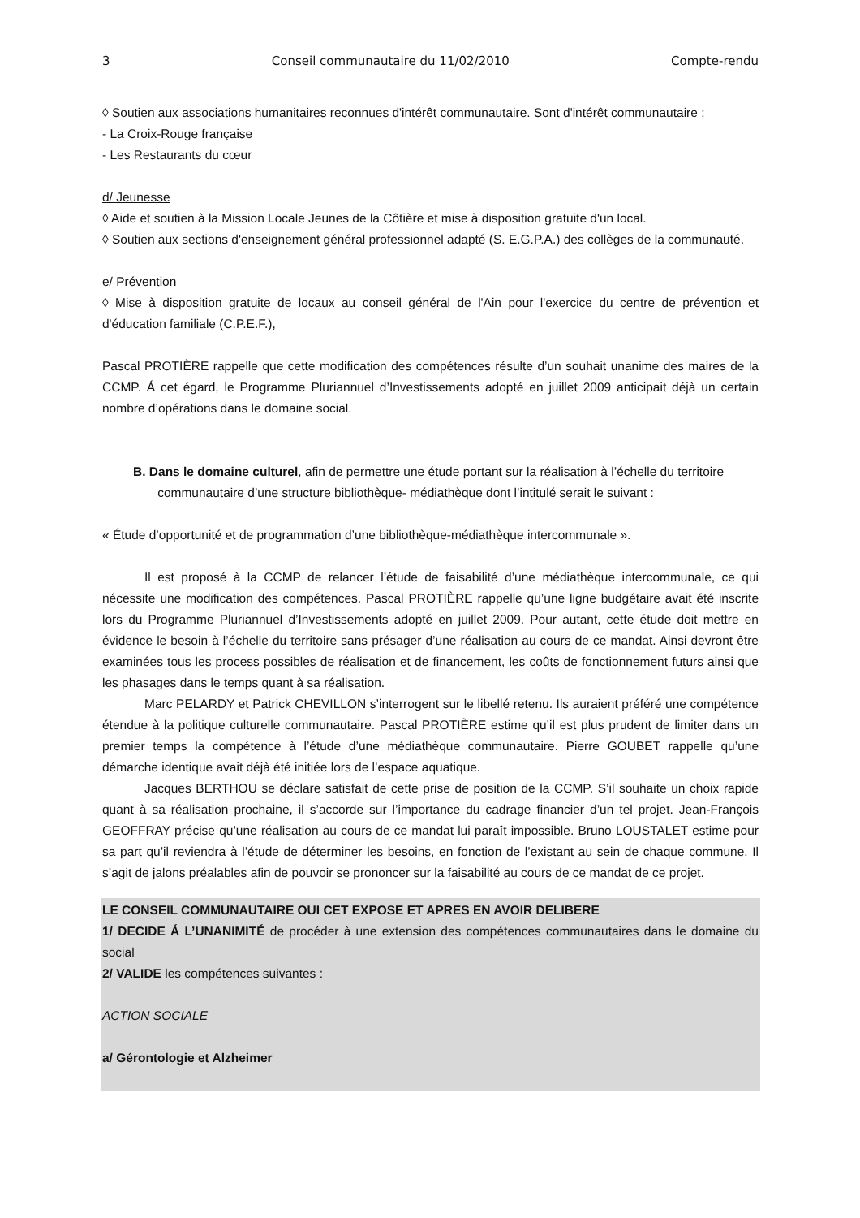3 Conseil communautaire du 11/02/2010 Compte-rendu
◊ Soutien aux associations humanitaires reconnues d'intérêt communautaire. Sont d'intérêt communautaire :
- La Croix-Rouge française
- Les Restaurants du cœur
d/ Jeunesse
◊ Aide et soutien à la Mission Locale Jeunes de la Côtière et mise à disposition gratuite d'un local.
◊ Soutien aux sections d'enseignement général professionnel adapté (S. E.G.P.A.) des collèges de la communauté.
e/ Prévention
◊ Mise à disposition gratuite de locaux au conseil général de l'Ain pour l'exercice du centre de prévention et d'éducation familiale (C.P.E.F.),
Pascal PROTIÈRE rappelle que cette modification des compétences résulte d’un souhait unanime des maires de la CCMP. Á cet égard, le Programme Pluriannuel d’Investissements adopté en juillet 2009 anticipait déjà un certain nombre d’opérations dans le domaine social.
B. Dans le domaine culturel, afin de permettre une étude portant sur la réalisation à l’échelle du territoire
communautaire d’une structure bibliothèque- médiathèque dont l’intitulé serait le suivant :
« Étude d’opportunité et de programmation d’une bibliothèque-médiathèque intercommunale ».
Il est proposé à la CCMP de relancer l’étude de faisabilité d’une médiathèque intercommunale, ce qui nécessite une modification des compétences. Pascal PROTIÈRE rappelle qu’une ligne budgétaire avait été inscrite lors du Programme Pluriannuel d’Investissements adopté en juillet 2009. Pour autant, cette étude doit mettre en évidence le besoin à l’échelle du territoire sans présager d’une réalisation au cours de ce mandat. Ainsi devront être examinées tous les process possibles de réalisation et de financement, les coûts de fonctionnement futurs ainsi que les phasages dans le temps quant à sa réalisation.
Marc PELARDY et Patrick CHEVILLON s’interrogent sur le libellé retenu. Ils auraient préféré une compétence étendue à la politique culturelle communautaire. Pascal PROTIÈRE estime qu’il est plus prudent de limiter dans un premier temps la compétence à l’étude d’une médiathèque communautaire. Pierre GOUBET rappelle qu’une démarche identique avait déjà été initiée lors de l’espace aquatique.
Jacques BERTHOU se déclare satisfait de cette prise de position de la CCMP. S’il souhaite un choix rapide quant à sa réalisation prochaine, il s’accorde sur l’importance du cadrage financier d’un tel projet. Jean-François GEOFFRAY précise qu’une réalisation au cours de ce mandat lui paraît impossible. Bruno LOUSTALET estime pour sa part qu’il reviendra à l’étude de déterminer les besoins, en fonction de l’existant au sein de chaque commune. Il s’agit de jalons préalables afin de pouvoir se prononcer sur la faisabilité au cours de ce mandat de ce projet.
LE CONSEIL COMMUNAUTAIRE OUI CET EXPOSE ET APRES EN AVOIR DELIBERE
1/ DECIDE Á L’UNANIMITÉ de procéder à une extension des compétences communautaires dans le domaine du social
2/ VALIDE les compétences suivantes :
ACTION SOCIALE
a/ Gérontologie et Alzheimer